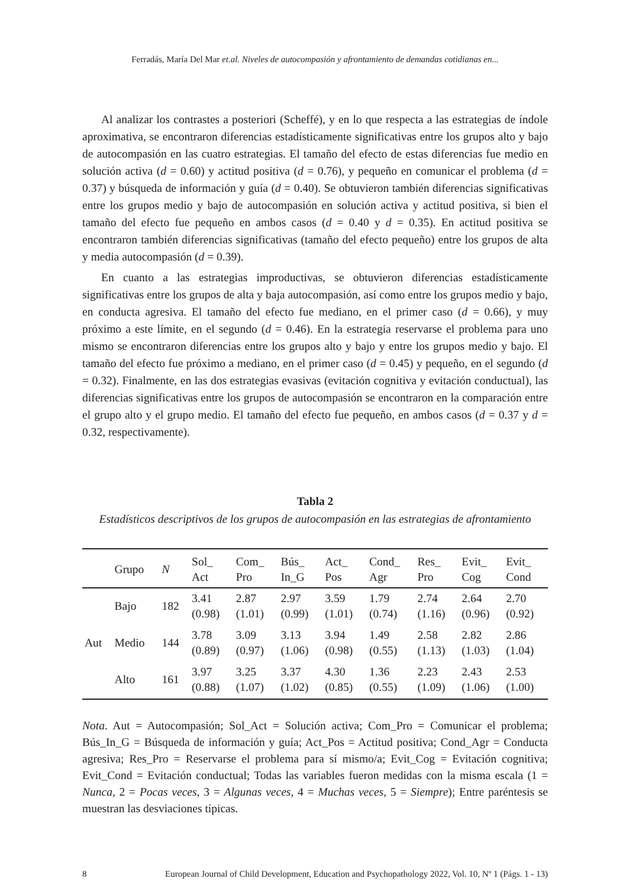Ferradás, María Del Mar et.al. Niveles de autocompasión y afrontamiento de demandas cotidianas en...
Al analizar los contrastes a posteriori (Scheffé), y en lo que respecta a las estrategias de índole aproximativa, se encontraron diferencias estadísticamente significativas entre los grupos alto y bajo de autocompasión en las cuatro estrategias. El tamaño del efecto de estas diferencias fue medio en solución activa (d = 0.60) y actitud positiva (d = 0.76), y pequeño en comunicar el problema (d = 0.37) y búsqueda de información y guía (d = 0.40). Se obtuvieron también diferencias significativas entre los grupos medio y bajo de autocompasión en solución activa y actitud positiva, si bien el tamaño del efecto fue pequeño en ambos casos (d = 0.40 y d = 0.35). En actitud positiva se encontraron también diferencias significativas (tamaño del efecto pequeño) entre los grupos de alta y media autocompasión (d = 0.39).
En cuanto a las estrategias improductivas, se obtuvieron diferencias estadísticamente significativas entre los grupos de alta y baja autocompasión, así como entre los grupos medio y bajo, en conducta agresiva. El tamaño del efecto fue mediano, en el primer caso (d = 0.66), y muy próximo a este límite, en el segundo (d = 0.46). En la estrategia reservarse el problema para uno mismo se encontraron diferencias entre los grupos alto y bajo y entre los grupos medio y bajo. El tamaño del efecto fue próximo a mediano, en el primer caso (d = 0.45) y pequeño, en el segundo (d = 0.32). Finalmente, en las dos estrategias evasivas (evitación cognitiva y evitación conductual), las diferencias significativas entre los grupos de autocompasión se encontraron en la comparación entre el grupo alto y el grupo medio. El tamaño del efecto fue pequeño, en ambos casos (d = 0.37 y d = 0.32, respectivamente).
Tabla 2
Estadísticos descriptivos de los grupos de autocompasión en las estrategias de afrontamiento
| | Grupo | N | Sol_ Act | Com_ Pro | Bús_ In_G | Act_ Pos | Cond_ Agr | Res_ Pro | Evit_ Cog | Evit_ Cond |
| --- | --- | --- | --- | --- | --- | --- | --- | --- | --- | --- |
| Aut | Bajo | 182 | 3.41 (0.98) | 2.87 (1.01) | 2.97 (0.99) | 3.59 (1.01) | 1.79 (0.74) | 2.74 (1.16) | 2.64 (0.96) | 2.70 (0.92) |
| | Medio | 144 | 3.78 (0.89) | 3.09 (0.97) | 3.13 (1.06) | 3.94 (0.98) | 1.49 (0.55) | 2.58 (1.13) | 2.82 (1.03) | 2.86 (1.04) |
| | Alto | 161 | 3.97 (0.88) | 3.25 (1.07) | 3.37 (1.02) | 4.30 (0.85) | 1.36 (0.55) | 2.23 (1.09) | 2.43 (1.06) | 2.53 (1.00) |
Nota. Aut = Autocompasión; Sol_Act = Solución activa; Com_Pro = Comunicar el problema; Bús_In_G = Búsqueda de información y guía; Act_Pos = Actitud positiva; Cond_Agr = Conducta agresiva; Res_Pro = Reservarse el problema para sí mismo/a; Evit_Cog = Evitación cognitiva; Evit_Cond = Evitación conductual; Todas las variables fueron medidas con la misma escala (1 = Nunca, 2 = Pocas veces, 3 = Algunas veces, 4 = Muchas veces, 5 = Siempre); Entre paréntesis se muestran las desviaciones típicas.
8 European Journal of Child Development, Education and Psychopathology 2022, Vol. 10, Nº 1 (Págs. 1 - 13)